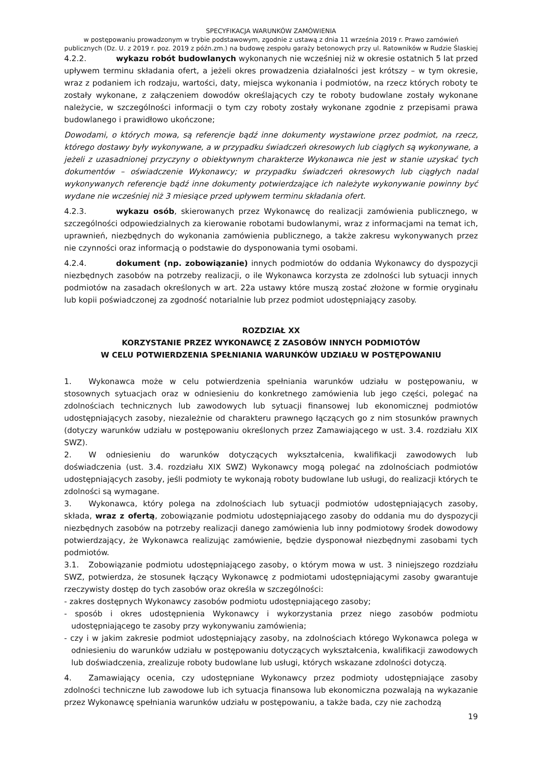SPECYFIKACJA WARUNKÓW ZAMÓWIENIA
w postępowaniu prowadzonym w trybie podstawowym, zgodnie z ustawą z dnia 11 września 2019 r. Prawo zamówień publicznych (Dz. U. z 2019 r. poz. 2019 z późn.zm.) na budowę zespołu garaży betonowych przy ul. Ratowników w Rudzie Ślaskiej
4.2.2. wykazu robót budowlanych wykonanych nie wcześniej niż w okresie ostatnich 5 lat przed upływem terminu składania ofert, a jeżeli okres prowadzenia działalności jest krótszy – w tym okresie, wraz z podaniem ich rodzaju, wartości, daty, miejsca wykonania i podmiotów, na rzecz których roboty te zostały wykonane, z załączeniem dowodów określających czy te roboty budowlane zostały wykonane należycie, w szczególności informacji o tym czy roboty zostały wykonane zgodnie z przepisami prawa budowlanego i prawidłowo ukończone;
Dowodami, o których mowa, są referencje bądź inne dokumenty wystawione przez podmiot, na rzecz, którego dostawy były wykonywane, a w przypadku świadczeń okresowych lub ciągłych są wykonywane, a jeżeli z uzasadnionej przyczyny o obiektywnym charakterze Wykonawca nie jest w stanie uzyskać tych dokumentów – oświadczenie Wykonawcy; w przypadku świadczeń okresowych lub ciągłych nadal wykonywanych referencje bądź inne dokumenty potwierdzające ich należyte wykonywanie powinny być wydane nie wcześniej niż 3 miesiące przed upływem terminu składania ofert.
4.2.3. wykazu osób, skierowanych przez Wykonawcę do realizacji zamówienia publicznego, w szczególności odpowiedzialnych za kierowanie robotami budowlanymi, wraz z informacjami na temat ich, uprawnień, niezbędnych do wykonania zamówienia publicznego, a także zakresu wykonywanych przez nie czynności oraz informacją o podstawie do dysponowania tymi osobami.
4.2.4. dokument (np. zobowiązanie) innych podmiotów do oddania Wykonawcy do dyspozycji niezbędnych zasobów na potrzeby realizacji, o ile Wykonawca korzysta ze zdolności lub sytuacji innych podmiotów na zasadach określonych w art. 22a ustawy które muszą zostać złożone w formie oryginału lub kopii poświadczonej za zgodność notarialnie lub przez podmiot udostępniający zasoby.
ROZDZIAŁ XX
KORZYSTANIE PRZEZ WYKONAWCĘ Z ZASOBÓW INNYCH PODMIOTÓW
W CELU POTWIERDZENIA SPEŁNIANIA WARUNKÓW UDZIAŁU W POSTĘPOWANIU
1. Wykonawca może w celu potwierdzenia spełniania warunków udziału w postępowaniu, w stosownych sytuacjach oraz w odniesieniu do konkretnego zamówienia lub jego części, polegać na zdolnościach technicznych lub zawodowych lub sytuacji finansowej lub ekonomicznej podmiotów udostępniających zasoby, niezależnie od charakteru prawnego łączących go z nim stosunków prawnych (dotyczy warunków udziału w postępowaniu określonych przez Zamawiającego w ust. 3.4. rozdziału XIX SWZ).
2. W odniesieniu do warunków dotyczących wykształcenia, kwalifikacji zawodowych lub doświadczenia (ust. 3.4. rozdziału XIX SWZ) Wykonawcy mogą polegać na zdolnościach podmiotów udostępniających zasoby, jeśli podmioty te wykonają roboty budowlane lub usługi, do realizacji których te zdolności są wymagane.
3. Wykonawca, który polega na zdolnościach lub sytuacji podmiotów udostępniających zasoby, składa, wraz z ofertą, zobowiązanie podmiotu udostępniającego zasoby do oddania mu do dyspozycji niezbędnych zasobów na potrzeby realizacji danego zamówienia lub inny podmiotowy środek dowodowy potwierdzający, że Wykonawca realizując zamówienie, będzie dysponował niezbędnymi zasobami tych podmiotów.
3.1. Zobowiązanie podmiotu udostępniającego zasoby, o którym mowa w ust. 3 niniejszego rozdziału SWZ, potwierdza, że stosunek łączący Wykonawcę z podmiotami udostępniającymi zasoby gwarantuje rzeczywisty dostęp do tych zasobów oraz określa w szczególności:
- zakres dostępnych Wykonawcy zasobów podmiotu udostępniającego zasoby;
- sposób i okres udostępnienia Wykonawcy i wykorzystania przez niego zasobów podmiotu udostępniającego te zasoby przy wykonywaniu zamówienia;
- czy i w jakim zakresie podmiot udostępniający zasoby, na zdolnościach którego Wykonawca polega w odniesieniu do warunków udziału w postępowaniu dotyczących wykształcenia, kwalifikacji zawodowych lub doświadczenia, zrealizuje roboty budowlane lub usługi, których wskazane zdolności dotyczą.
4. Zamawiający ocenia, czy udostępniane Wykonawcy przez podmioty udostępniające zasoby zdolności techniczne lub zawodowe lub ich sytuacja finansowa lub ekonomiczna pozwalają na wykazanie przez Wykonawcę spełniania warunków udziału w postępowaniu, a także bada, czy nie zachodzą
19